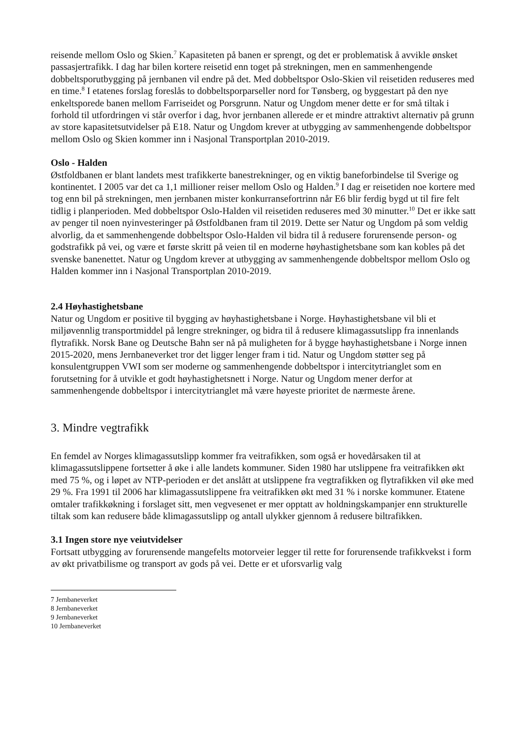reisende mellom Oslo og Skien.<sup>7</sup> Kapasiteten på banen er sprengt, og det er problematisk å avvikle ønsket passasjertrafikk. I dag har bilen kortere reisetid enn toget på strekningen, men en sammenhengende dobbeltsporutbygging på jernbanen vil endre på det. Med dobbeltspor Oslo-Skien vil reisetiden reduseres med en time.<sup>8</sup> I etatenes forslag foreslås to dobbeltsporparseller nord for Tønsberg, og byggestart på den nye enkeltsporede banen mellom Farriseidet og Porsgrunn. Natur og Ungdom mener dette er for små tiltak i forhold til utfordringen vi står overfor i dag, hvor jernbanen allerede er et mindre attraktivt alternativ på grunn av store kapasitetsutvidelser på E18. Natur og Ungdom krever at utbygging av sammenhengende dobbeltspor mellom Oslo og Skien kommer inn i Nasjonal Transportplan 2010-2019.
Oslo - Halden
Østfoldbanen er blant landets mest trafikkerte banestrekninger, og en viktig baneforbindelse til Sverige og kontinentet. I 2005 var det ca 1,1 millioner reiser mellom Oslo og Halden.<sup>9</sup> I dag er reisetiden noe kortere med tog enn bil på strekningen, men jernbanen mister konkurransefortrinn når E6 blir ferdig bygd ut til fire felt tidlig i planperioden. Med dobbeltspor Oslo-Halden vil reisetiden reduseres med 30 minutter.<sup>10</sup> Det er ikke satt av penger til noen nyinvesteringer på Østfoldbanen fram til 2019. Dette ser Natur og Ungdom på som veldig alvorlig, da et sammenhengende dobbeltspor Oslo-Halden vil bidra til å redusere forurensende person- og godstrafikk på vei, og være et første skritt på veien til en moderne høyhastighetsbane som kan kobles på det svenske banenettet. Natur og Ungdom krever at utbygging av sammenhengende dobbeltspor mellom Oslo og Halden kommer inn i Nasjonal Transportplan 2010-2019.
2.4 Høyhastighetsbane
Natur og Ungdom er positive til bygging av høyhastighetsbane i Norge. Høyhastighetsbane vil bli et miljøvennlig transportmiddel på lengre strekninger, og bidra til å redusere klimagassutslipp fra innenlands flytrafikk. Norsk Bane og Deutsche Bahn ser nå på muligheten for å bygge høyhastighetsbane i Norge innen 2015-2020, mens Jernbaneverket tror det ligger lenger fram i tid. Natur og Ungdom støtter seg på konsulentgruppen VWI som ser moderne og sammenhengende dobbeltspor i intercitytrianglet som en forutsetning for å utvikle et godt høyhastighetsnett i Norge. Natur og Ungdom mener derfor at sammenhengende dobbeltspor i intercitytrianglet må være høyeste prioritet de nærmeste årene.
3. Mindre vegtrafikk
En femdel av Norges klimagassutslipp kommer fra veitrafikken, som også er hovedårsaken til at klimagassutslippene fortsetter å øke i alle landets kommuner. Siden 1980 har utslippene fra veitrafikken økt med 75 %, og i løpet av NTP-perioden er det anslått at utslippene fra vegtrafikken og flytrafikken vil øke med 29 %. Fra 1991 til 2006 har klimagassutslippene fra veitrafikken økt med 31 % i norske kommuner. Etatene omtaler trafikkøkning i forslaget sitt, men vegvesenet er mer opptatt av holdningskampanjer enn strukturelle tiltak som kan redusere både klimagassutslipp og antall ulykker gjennom å redusere biltrafikken.
3.1 Ingen store nye veiutvidelser
Fortsatt utbygging av forurensende mangefelts motorveier legger til rette for forurensende trafikkvekst i form av økt privatbilisme og transport av gods på vei. Dette er et uforsvarlig valg
7 Jernbaneverket
8 Jernbaneverket
9 Jernbaneverket
10 Jernbaneverket